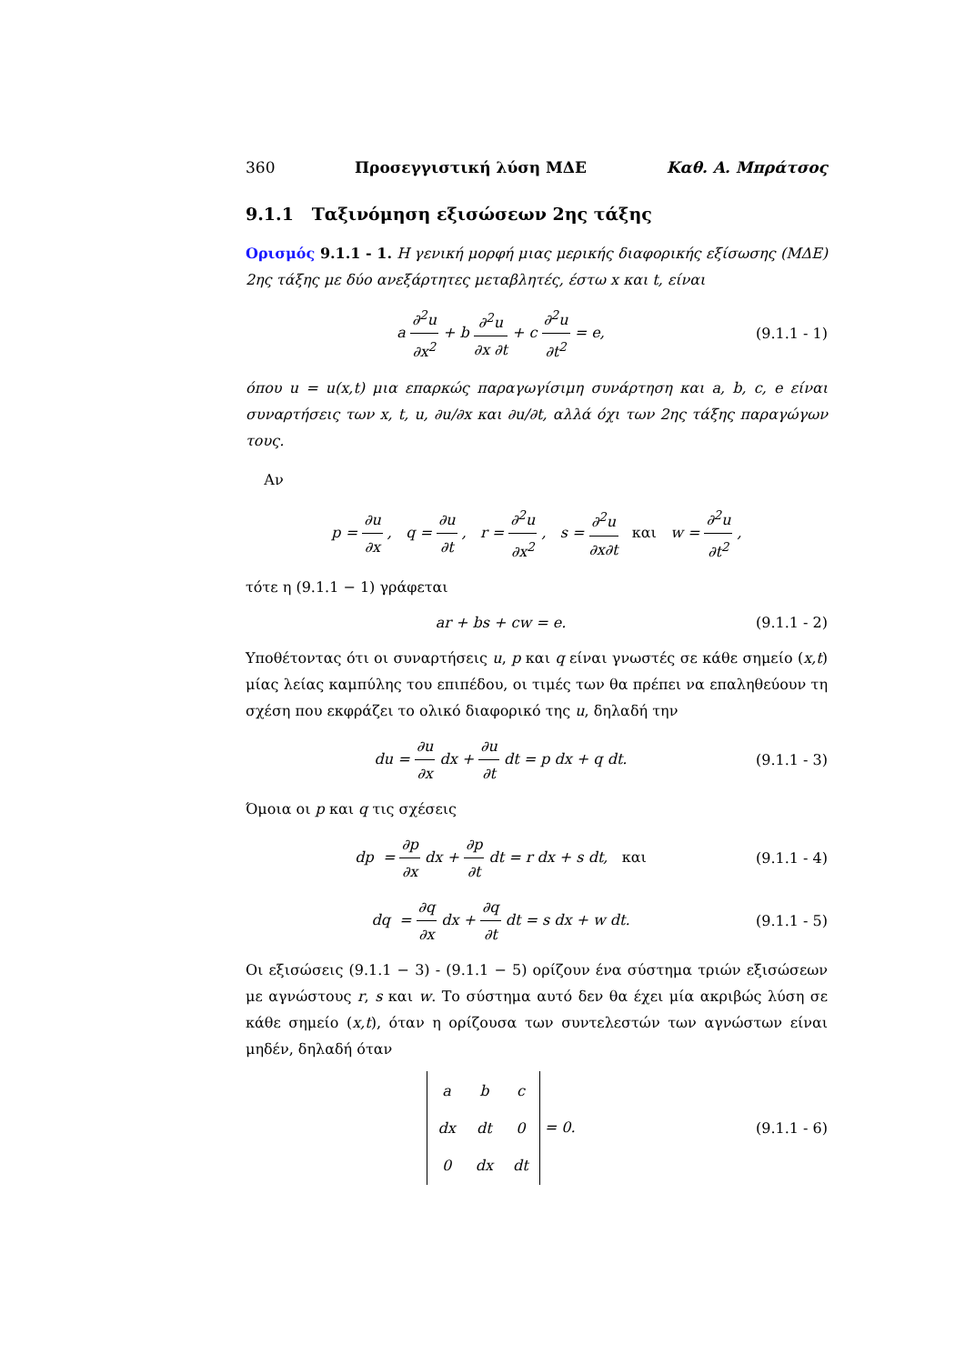360 Προσεγγιστική λύση ΜΔΕ Καθ. Α. Μπράτσος
9.1.1 Ταξινόμηση εξισώσεων 2ης τάξης
Ορισμός 9.1.1 - 1. Η γενική μορφή μιας μερικής διαφορικής εξίσωσης (ΜΔΕ) 2ης τάξης με δύο ανεξάρτητες μεταβλητές, έστω x και t, είναι
a ∂<sup>2</sup>u ∂x<sup>2</sup> + b ∂<sup>2</sup>u ∂x ∂t + c ∂<sup>2</sup>u ∂t<sup>2</sup> = e, (9.1.1 - 1)
όπου u = u(x,t) μια επαρκώς παραγωγίσιμη συνάρτηση και a, b, c, e είναι συναρτήσεις των x, t, u, ∂u/∂x και ∂u/∂t, αλλά όχι των 2ης τάξης παραγώγων τους.
Αν
p = ∂u ∂x , q = ∂u ∂t , r = ∂<sup>2</sup>u ∂x<sup>2</sup> , s = ∂<sup>2</sup>u ∂x∂t και w = ∂<sup>2</sup>u ∂t<sup>2</sup> ,
τότε η (9.1.1 − 1) γράφεται
ar + bs + cw = e. (9.1.1 - 2)
Υποθέτοντας ότι οι συναρτήσεις u, p και q είναι γνωστές σε κάθε σημείο (x,t) μίας λείας καμπύλης του επιπέδου, οι τιμές των θα πρέπει να επαληθεύουν τη σχέση που εκφράζει το ολικό διαφορικό της u, δηλαδή την
du = ∂u ∂x dx + ∂u ∂t dt = p dx + q dt. (9.1.1 - 3)
Όμοια οι p και q τις σχέσεις
dp = ∂p ∂x dx + ∂p ∂t dt = r dx + s dt, και (9.1.1 - 4)
dq = ∂q ∂x dx + ∂q ∂t dt = s dx + w dt. (9.1.1 - 5)
Οι εξισώσεις (9.1.1 − 3) - (9.1.1 − 5) ορίζουν ένα σύστημα τριών εξισώσεων με αγνώστους r, s και w. Το σύστημα αυτό δεν θα έχει μία ακριβώς λύση σε κάθε σημείο (x,t), όταν η ορίζουσα των συντελεστών των αγνώστων είναι μηδέν, δηλαδή όταν
| a | b | c |
| dx | dt | 0 |
| 0 | dx | dt |
= 0. (9.1.1 - 6)